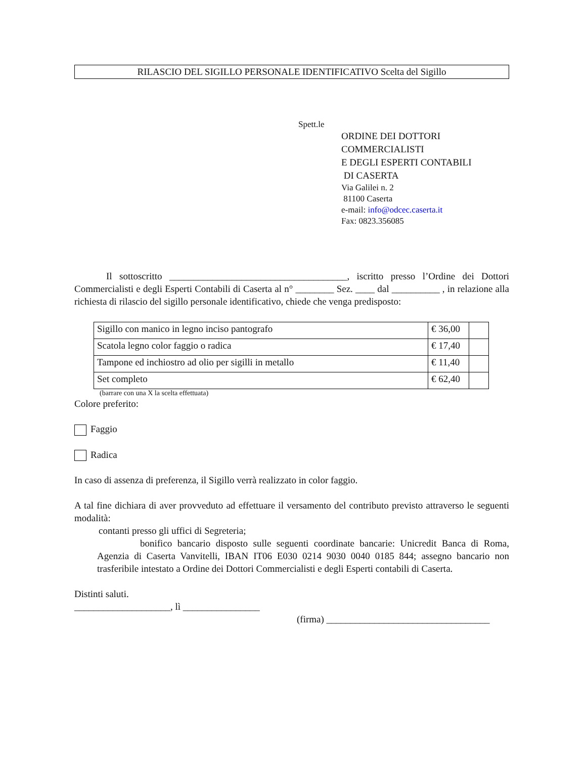RILASCIO DEL SIGILLO PERSONALE IDENTIFICATIVO Scelta del Sigillo
Spett.le
ORDINE DEI DOTTORI
COMMERCIALISTI
E DEGLI ESPERTI CONTABILI
DI CASERTA
Via Galilei n. 2
81100 Caserta
e-mail: info@odcec.caserta.it
Fax: 0823.356085
Il sottoscritto _____________________________________, iscritto presso l’Ordine dei Dottori Commercialisti e degli Esperti Contabili di Caserta al n° ________ Sez. ____ dal __________ , in relazione alla richiesta di rilascio del sigillo personale identificativo, chiede che venga predisposto:
| Sigillo con manico in legno inciso pantografo | € 36,00 | |
| Scatola legno color faggio o radica | € 17,40 | |
| Tampone ed inchiostro ad olio per sigilli in metallo | € 11,40 | |
| Set completo | € 62,40 | |
(barrare con una X la scelta effettuata)
Colore preferito:
Faggio
Radica
In caso di assenza di preferenza, il Sigillo verrà realizzato in color faggio.
A tal fine dichiara di aver provveduto ad effettuare il versamento del contributo previsto attraverso le seguenti modalità:
contanti presso gli uffici di Segreteria;
bonifico bancario disposto sulle seguenti coordinate bancarie: Unicredit Banca di Roma, Agenzia di Caserta Vanvitelli, IBAN IT06 E030 0214 9030 0040 0185 844; assegno bancario non trasferibile intestato a Ordine dei Dottori Commercialisti e degli Esperti contabili di Caserta.
Distinti saluti.
____________________, lì ________________
(firma) __________________________________